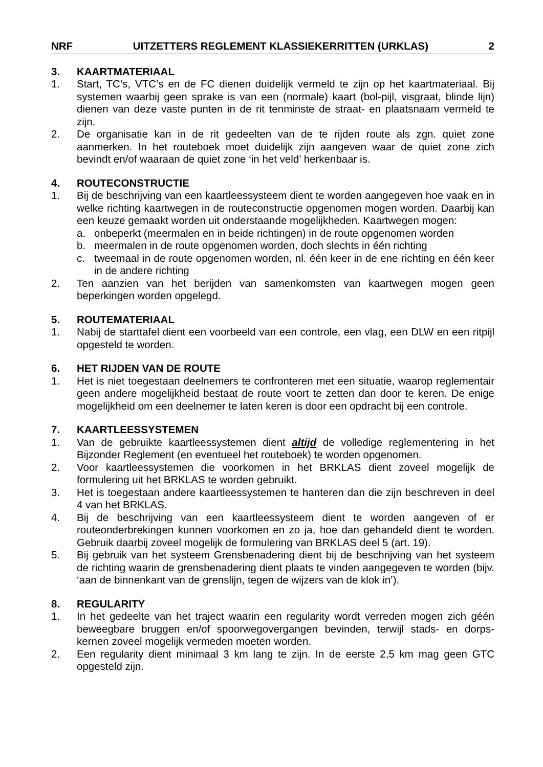NRF UITZETTERS REGLEMENT KLASSIEKERRITTEN (URKLAS) 2
3. KAARTMATERIAAL
1. Start, TC’s, VTC’s en de FC dienen duidelijk vermeld te zijn op het kaartmateriaal. Bij systemen waarbij geen sprake is van een (normale) kaart (bol-pijl, visgraat, blinde lijn) dienen van deze vaste punten in de rit tenminste de straat- en plaatsnaam vermeld te zijn.
2. De organisatie kan in de rit gedeelten van de te rijden route als zgn. quiet zone aanmerken. In het routeboek moet duidelijk zijn aangeven waar de quiet zone zich bevindt en/of waaraan de quiet zone ‘in het veld’ herkenbaar is.
4. ROUTECONSTRUCTIE
1. Bij de beschrijving van een kaartleessysteem dient te worden aangegeven hoe vaak en in welke richting kaartwegen in de routeconstructie opgenomen mogen worden. Daarbij kan een keuze gemaakt worden uit onderstaande mogelijkheden. Kaartwegen mogen:
a. onbeperkt (meermalen en in beide richtingen) in de route opgenomen worden
b. meermalen in de route opgenomen worden, doch slechts in één richting
c. tweemaal in de route opgenomen worden, nl. één keer in de ene richting en één keer in de andere richting
2. Ten aanzien van het berijden van samenkomsten van kaartwegen mogen geen beperkingen worden opgelegd.
5. ROUTEMATERIAAL
1. Nabij de starttafel dient een voorbeeld van een controle, een vlag, een DLW en een ritpijl opgesteld te worden.
6. HET RIJDEN VAN DE ROUTE
1. Het is niet toegestaan deelnemers te confronteren met een situatie, waarop reglementair geen andere mogelijkheid bestaat de route voort te zetten dan door te keren. De enige mogelijkheid om een deelnemer te laten keren is door een opdracht bij een controle.
7. KAARTLEESSYSTEMEN
1. Van de gebruikte kaartleessystemen dient altijd de volledige reglementering in het Bijzonder Reglement (en eventueel het routeboek) te worden opgenomen.
2. Voor kaartleessystemen die voorkomen in het BRKLAS dient zoveel mogelijk de formulering uit het BRKLAS te worden gebruikt.
3. Het is toegestaan andere kaartleessystemen te hanteren dan die zijn beschreven in deel 4 van het BRKLAS.
4. Bij de beschrijving van een kaartleessysteem dient te worden aangeven of er routeonderbrekingen kunnen voorkomen en zo ja, hoe dan gehandeld dient te worden. Gebruik daarbij zoveel mogelijk de formulering van BRKLAS deel 5 (art. 19).
5. Bij gebruik van het systeem Grensbenadering dient bij de beschrijving van het systeem de richting waarin de grensbenadering dient plaats te vinden aangegeven te worden (bijv. ‘aan de binnenkant van de grenslijn, tegen de wijzers van de klok in’).
8. REGULARITY
1. In het gedeelte van het traject waarin een regularity wordt verreden mogen zich géén beweegbare bruggen en/of spoorwegovergangen bevinden, terwijl stads- en dorps-kernen zoveel mogelijk vermeden moeten worden.
2. Een regularity dient minimaal 3 km lang te zijn. In de eerste 2,5 km mag geen GTC opgesteld zijn.